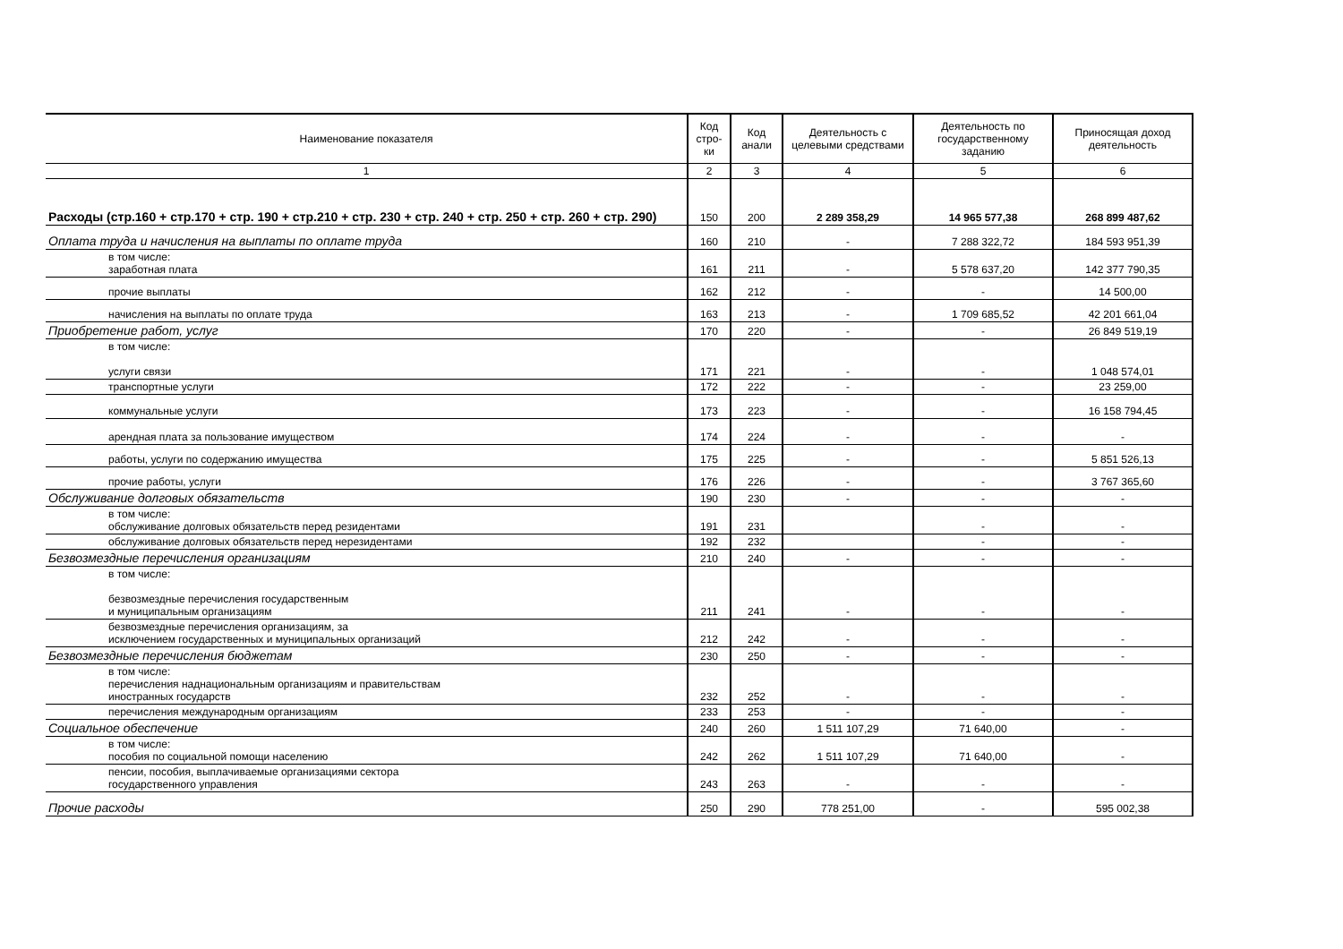| Наименование показателя | Код стро-ки | Код анали | Деятельность с целевыми средствами | Деятельность по государственному заданию | Приносящая доход деятельность |
| --- | --- | --- | --- | --- | --- |
| 1 | 2 | 3 | 4 | 5 | 6 |
| Расходы (стр.160 + стр.170 + стр. 190 + стр.210 + стр. 230 + стр. 240 + стр. 250 + стр. 260 + стр. 290) | 150 | 200 | 2 289 358,29 | 14 965 577,38 | 268 899 487,62 |
| Оплата труда и начисления на выплаты по оплате труда | 160 | 210 | - | 7 288 322,72 | 184 593 951,39 |
| в том числе: заработная плата | 161 | 211 | - | 5 578 637,20 | 142 377 790,35 |
| прочие выплаты | 162 | 212 | - | - | 14 500,00 |
| начисления на выплаты по оплате труда | 163 | 213 | - | 1 709 685,52 | 42 201 661,04 |
| Приобретение работ, услуг | 170 | 220 | - | - | 26 849 519,19 |
| в том числе: услуги связи | 171 | 221 | - | - | 1 048 574,01 |
| транспортные услуги | 172 | 222 | - | - | 23 259,00 |
| коммунальные услуги | 173 | 223 | - | - | 16 158 794,45 |
| арендная плата за пользование имуществом | 174 | 224 | - | - | - |
| работы, услуги по содержанию имущества | 175 | 225 | - | - | 5 851 526,13 |
| прочие работы, услуги | 176 | 226 | - | - | 3 767 365,60 |
| Обслуживание долговых обязательств | 190 | 230 | - | - | - |
| в том числе: обслуживание долговых обязательств перед резидентами | 191 | 231 | | - | - |
| обслуживание долговых обязательств перед нерезидентами | 192 | 232 | | - | - |
| Безвозмездные перечисления организациям | 210 | 240 | - | - | - |
| в том числе: безвозмездные перечисления государственным и муниципальным организациям | 211 | 241 | - | - | - |
| безвозмездные перечисления организациям, за исключением государственных и муниципальных организаций | 212 | 242 | - | - | - |
| Безвозмездные перечисления бюджетам | 230 | 250 | - | - | - |
| в том числе: перечисления наднациональным организациям и правительствам иностранных государств | 232 | 252 | - | - | - |
| перечисления международным организациям | 233 | 253 | - | - | - |
| Социальное обеспечение | 240 | 260 | 1 511 107,29 | 71 640,00 | - |
| в том числе: пособия по социальной помощи населению | 242 | 262 | 1 511 107,29 | 71 640,00 | - |
| пенсии, пособия, выплачиваемые организациями сектора государственного управления | 243 | 263 | - | - | - |
| Прочие расходы | 250 | 290 | 778 251,00 | - | 595 002,38 |